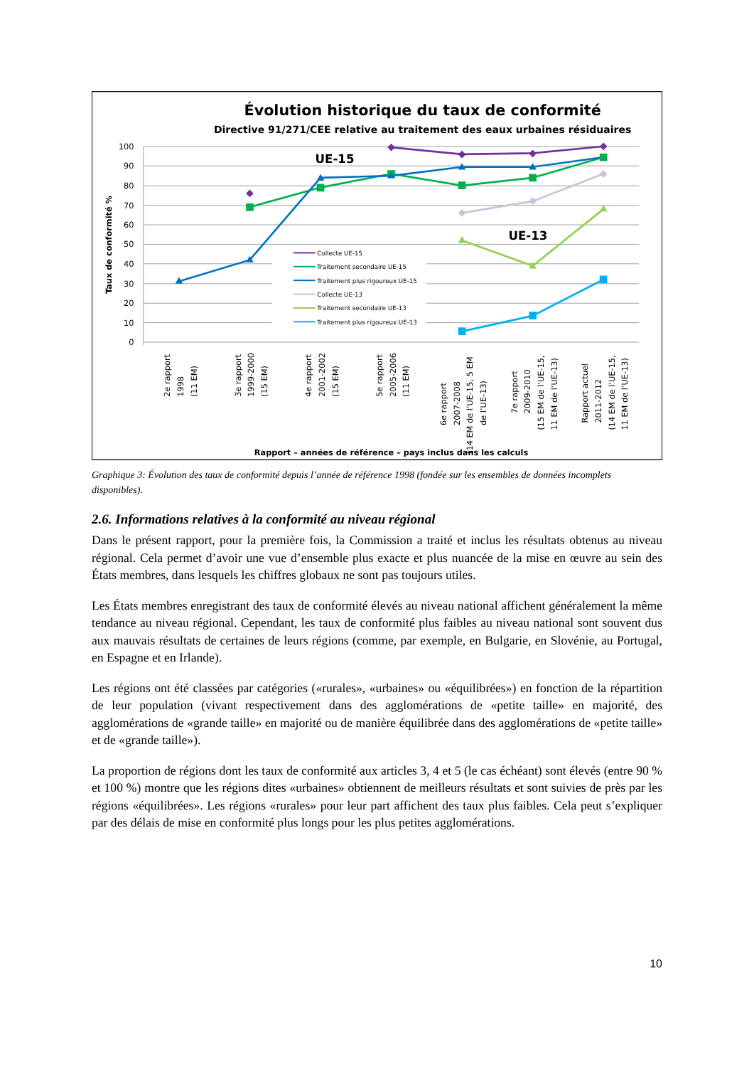Évolution historique du taux de conformité
Directive 91/271/CEE relative au traitement des eaux urbaines résiduaires
Taux de conformité %
100
90
80
70
60
50
40
30
20
10
0
UE-15
UE-13
Collecte UE-15
Traitement secondaire UE-15
Traitement plus rigoureux UE-15
Collecte UE-13
Traitement secondaire UE-13
Traitement plus rigoureux UE-13
2e rapport 1998 (11 EM)
3e rapport 1999-2000 (15 EM)
4e rapport 2001-2002 (15 EM)
5e rapport 2005-2006 (11 EM)
6e rapport 2007-2008 (14 EM de l’UE-15, 5 EM de l’UE-13)
7e rapport 2009-2010 (15 EM de l’UE-15, 11 EM de l’UE-13)
Rapport actuel 2011-2012 (14 EM de l’UE-15, 11 EM de l’UE-13)
Rapport – années de référence – pays inclus dans les calculs
Graphique 3: Évolution des taux de conformité depuis l’année de référence 1998 (fondée sur les ensembles de données incomplets disponibles).
2.6. Informations relatives à la conformité au niveau régional
Dans le présent rapport, pour la première fois, la Commission a traité et inclus les résultats obtenus au niveau régional. Cela permet d’avoir une vue d’ensemble plus exacte et plus nuancée de la mise en œuvre au sein des États membres, dans lesquels les chiffres globaux ne sont pas toujours utiles.
Les États membres enregistrant des taux de conformité élevés au niveau national affichent généralement la même tendance au niveau régional. Cependant, les taux de conformité plus faibles au niveau national sont souvent dus aux mauvais résultats de certaines de leurs régions (comme, par exemple, en Bulgarie, en Slovénie, au Portugal, en Espagne et en Irlande).
Les régions ont été classées par catégories («rurales», «urbaines» ou «équilibrées») en fonction de la répartition de leur population (vivant respectivement dans des agglomérations de «petite taille» en majorité, des agglomérations de «grande taille» en majorité ou de manière équilibrée dans des agglomérations de «petite taille» et de «grande taille»).
La proportion de régions dont les taux de conformité aux articles 3, 4 et 5 (le cas échéant) sont élevés (entre 90 % et 100 %) montre que les régions dites «urbaines» obtiennent de meilleurs résultats et sont suivies de près par les régions «équilibrées». Les régions «rurales» pour leur part affichent des taux plus faibles. Cela peut s’expliquer par des délais de mise en conformité plus longs pour les plus petites agglomérations.
10